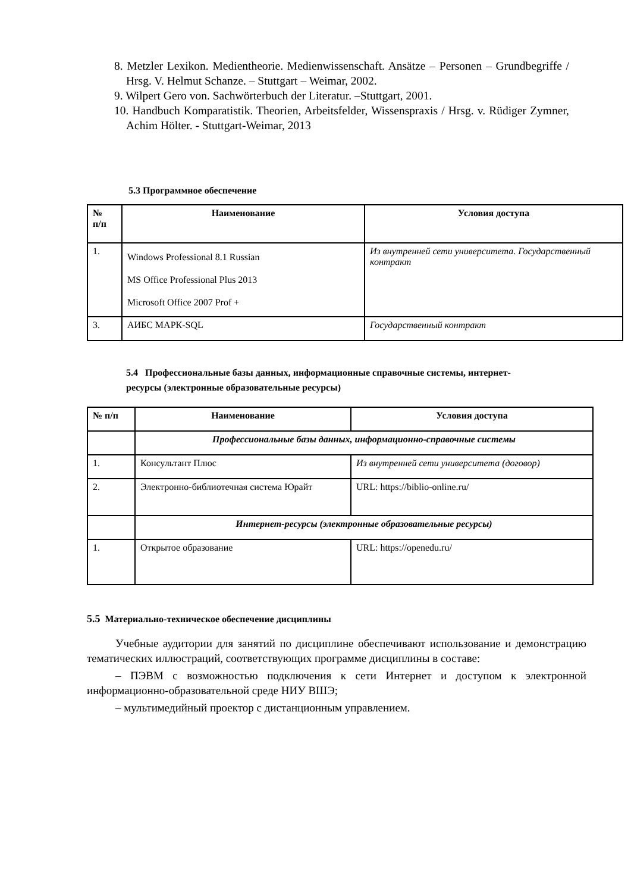8. Metzler Lexikon. Medientheorie. Medienwissenschaft. Ansätze – Personen – Grundbegriffe / Hrsg. V. Helmut Schanze. – Stuttgart – Weimar, 2002.
9. Wilpert Gero von. Sachwörterbuch der Literatur. –Stuttgart, 2001.
10. Handbuch Komparatistik. Theorien, Arbeitsfelder, Wissenspraxis / Hrsg. v. Rüdiger Zymner, Achim Hölter. - Stuttgart-Weimar, 2013
5.3 Программное обеспечение
| № п/п | Наименование | Условия доступа |
| --- | --- | --- |
| 1. | Windows Professional 8.1 Russian MS Office Professional Plus 2013 Microsoft Office 2007 Prof + | Из внутренней сети университета. Государственный контракт |
| 3. | АИБС МАРК-SQL | Государственный контракт |
5.4 Профессиональные базы данных, информационные справочные системы, интернет-ресурсы (электронные образовательные ресурсы)
| № п/п | Наименование | Условия доступа |
| --- | --- | --- |
| | Профессиональные базы данных, информационно-справочные системы | |
| 1. | Консультант Плюс | Из внутренней сети университета (договор) |
| 2. | Электронно-библиотечная система Юрайт | URL: https://biblio-online.ru/ |
| | Интернет-ресурсы (электронные образовательные ресурсы) | |
| 1. | Открытое образование | URL: https://openedu.ru/ |
5.5 Материально-техническое обеспечение дисциплины
Учебные аудитории для занятий по дисциплине обеспечивают использование и демонстрацию тематических иллюстраций, соответствующих программе дисциплины в составе:
– ПЭВМ с возможностью подключения к сети Интернет и доступом к электронной информационно-образовательной среде НИУ ВШЭ;
– мультимедийный проектор с дистанционным управлением.